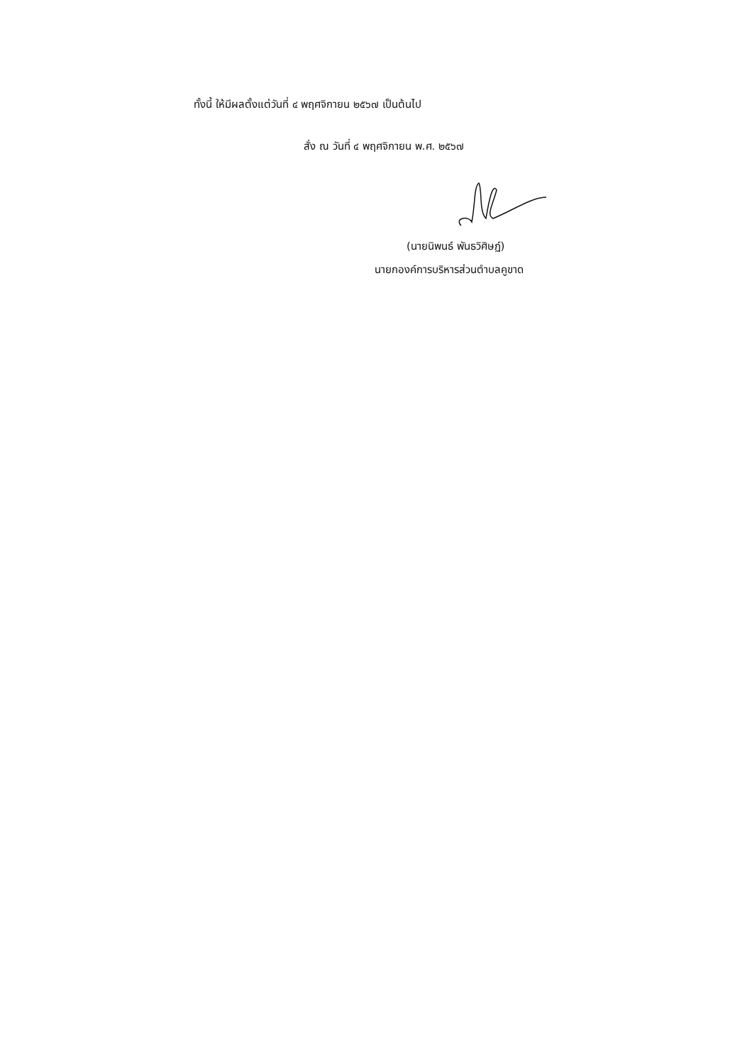ทั้งนี้ ให้มีผลตั้งแต่วันที่ ๔ พฤศจิกายน ๒๕๖๗ เป็นต้นไป
สั่ง ณ วันที่ ๔ พฤศจิกายน พ.ศ. ๒๕๖๗
(นายนิพนธ์ พันธวิศิษฏ์)
นายกองค์การบริหารส่วนตำบลคูขาด